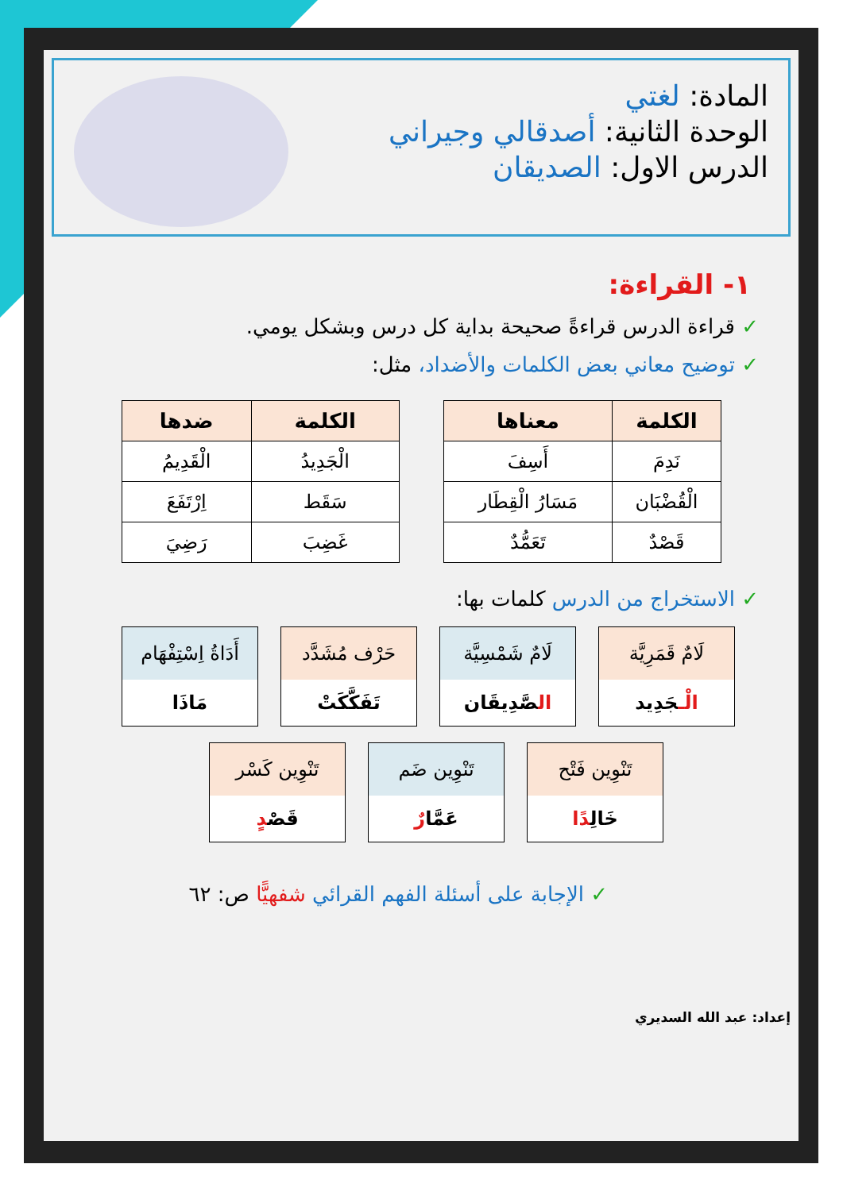المادة: لغتي
الوحدة الثانية: أصدقالي وجيراني
الدرس الاول: الصديقان
١- القراءة:
✓ قراءة الدرس قراءةً صحيحة بداية كل درس وبشكل يومي.
✓ توضيح معاني بعض الكلمات والأضداد، مثل:
| الكلمة | معناها |
| --- | --- |
| نَدِمَ | أَسِفَ |
| الْقُضْبَان | مَسَارُ الْقِطَار |
| قَصْدٌ | تَعَمُّدٌ |
| الكلمة | ضدها |
| --- | --- |
| الْجَدِيدُ | الْقَدِيمُ |
| سَقَط | اِرْتَفَعَ |
| غَضِبَ | رَضِيَ |
✓ الاستخراج من الدرس كلمات بها:
لَامٌ قَمَرِيَّة
الْـجَدِيد
لَامٌ شَمْسِيَّة
الصَّدِيقَان
حَرْف مُشَدَّد
تَفَكَّكَتْ
أَدَاةُ اِسْتِفْهَام
مَاذَا
تَنْوِين فَتْح
خَالِدًا
تَنْوِين ضَم
عَمَّارٌ
تَنْوِين كَسْر
قَصْدٍ
✓ الإجابة على أسئلة الفهم القرائي شفهيًّا ص: ٦٢
إعداد: عبد الله السديري